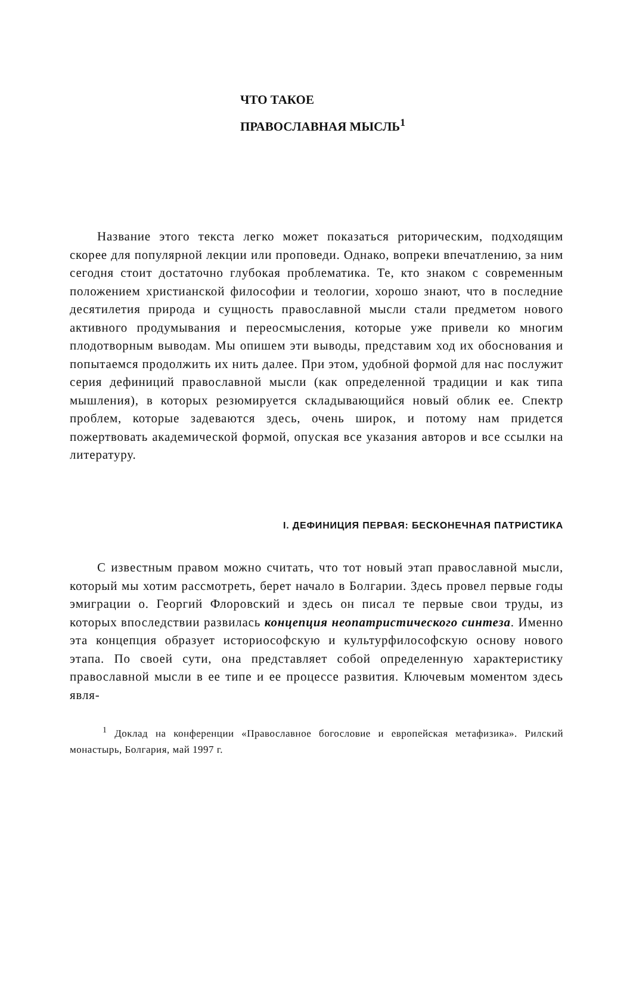ЧТО ТАКОЕ
ПРАВОСЛАВНАЯ МЫСЛЬ<sup>1</sup>
Название этого текста легко может показаться риторическим, подходящим скорее для популярной лекции или проповеди. Однако, вопреки впечатлению, за ним сегодня стоит достаточно глубокая проблематика. Те, кто знаком с современным положением христианской философии и теологии, хорошо знают, что в последние десятилетия природа и сущность православной мысли стали предметом нового активного продумывания и переосмысления, которые уже привели ко многим плодотворным выводам. Мы опишем эти выводы, представим ход их обоснования и попытаемся продолжить их нить далее. При этом, удобной формой для нас послужит серия дефиниций православной мысли (как определенной традиции и как типа мышления), в которых резюмируется складывающийся новый облик ее. Спектр проблем, которые задеваются здесь, очень широк, и потому нам придется пожертвовать академической формой, опуская все указания авторов и все ссылки на литературу.
I. ДЕФИНИЦИЯ ПЕРВАЯ: БЕСКОНЕЧНАЯ ПАТРИСТИКА
С известным правом можно считать, что тот новый этап православной мысли, который мы хотим рассмотреть, берет начало в Болгарии. Здесь провел первые годы эмиграции о. Георгий Флоровский и здесь он писал те первые свои труды, из которых впоследствии развилась концепция неопатристического синтеза. Именно эта концепция образует историософскую и культурфилософскую основу нового этапа. По своей сути, она представляет собой определенную характеристику православной мысли в ее типе и ее процессе развития. Ключевым моментом здесь явля-
<sup>1</sup> Доклад на конференции «Православное богословие и европейская метафизика». Рилский монастырь, Болгария, май 1997 г.